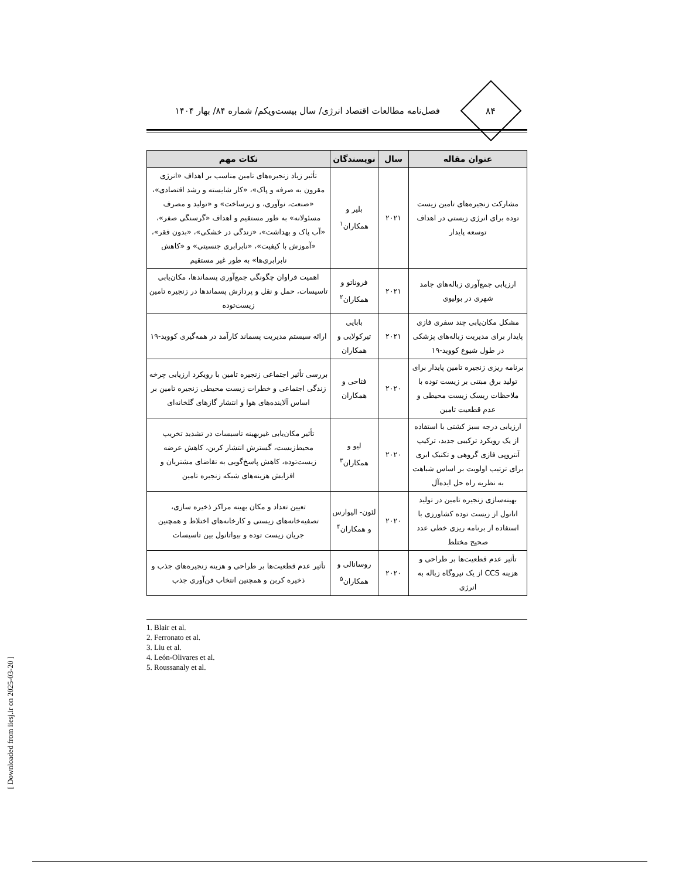۸۴
فصل‌نامه مطالعات اقتصاد انرژی/ سال بیست‌ویکم/ شماره ۸۴/ بهار ۱۴۰۴
| عنوان مقاله | سال | نویسندگان | نکات مهم |
| --- | --- | --- | --- |
| مشارکت زنجیره‌های تامین زیست توده برای انرژی زیستی در اهداف توسعه پایدار | ۲۰۲۱ | بلیر و همکاران<sup>۱</sup> | تأثیر زیاد زنجیره‌های تامین مناسب بر اهداف «انرژی مقرون به صرفه و پاک»، «کار شایسته و رشد اقتصادی»، «صنعت، نوآوری، و زیرساخت» و «تولید و مصرف مسئولانه» به طور مستقیم و اهداف «گرسنگی صفر»، «آب پاک و بهداشت»، «زندگی در خشکی»، «بدون فقر»، «آموزش با کیفیت»، «نابرابری جنسیتی» و «کاهش نابرابری‌ها» به طور غیر مستقیم |
| ارزیابی جمع‌آوری زباله‌های جامد شهری در بولیوی | ۲۰۲۱ | فروناتو و همکاران<sup>۲</sup> | اهمیت فراوان چگونگی جمع‌آوری پسماندها، مکان‌یابی تاسیسات، حمل و نقل و پردازش پسماندها در زنجیره تامین زیست‌توده |
| مشکل مکان‌یابی چند سفری فازی پایدار برای مدیریت زباله‌های پزشکی در طول شیوع کووید-۱۹ | ۲۰۲۱ | بابایی تیرکولایی و همکاران | ارائه سیستم مدیریت پسماند کارآمد در همه‌گیری کووید-۱۹ |
| برنامه ریزی زنجیره تامین پایدار برای تولید برق مبتنی بر زیست توده با ملاحظات ریسک زیست محیطی و عدم قطعیت تامین | ۲۰۲۰ | فتاحی و همکاران | بررسی تأثیر اجتماعی زنجیره تامین با رویکرد ارزیابی چرخه زندگی اجتماعی و خطرات زیست محیطی زنجیره تامین بر اساس آلاینده‌های هوا و انتشار گازهای گلخانه‌ای |
| ارزیابی درجه سبز کشتی با استفاده از یک رویکرد ترکیبی جدید، ترکیب آنتروپی فازی گروهی و تکنیک ابری برای ترتیب اولویت بر اساس شباهت به نظریه راه حل ایده‌آل | ۲۰۲۰ | لیو و همکاران<sup>۳</sup> | تأثیر مکان‌یابی غیربهینه تاسیسات در تشدید تخریب محیط‌زیست، گسترش انتشار کربن، کاهش عرضه زیست‌توده، کاهش پاسخ‌گویی به تقاضای مشتریان و افزایش هزینه‌های شبکه زنجیره تامین |
| بهینه‌سازی زنجیره تامین در تولید اتانول از زیست توده کشاورزی با استفاده از برنامه ریزی خطی عدد صحیح مختلط | ۲۰۲۰ | لئون- الیوارس و همکاران<sup>۴</sup> | تعیین تعداد و مکان بهینه مراکز ذخیره سازی، تصفیه‌خانه‌های زیستی و کارخانه‌های اختلاط و همچنین جریان زیست توده و بیواتانول بین تاسیسات |
| تأثیر عدم قطعیت‌ها بر طراحی و هزینه CCS از یک نیروگاه زباله به انرژی | ۲۰۲۰ | روسانالی و همکاران<sup>۵</sup> | تأثیر عدم قطعیت‌ها بر طراحی و هزینه زنجیره‌های جذب و ذخیره کربن و همچنین انتخاب فن‌آوری جذب |
1. Blair et al.
2. Ferronato et al.
3. Liu et al.
4. León-Olivares et al.
5. Roussanaly et al.
[ Downloaded from iiesj.ir on 2025-03-20 ]